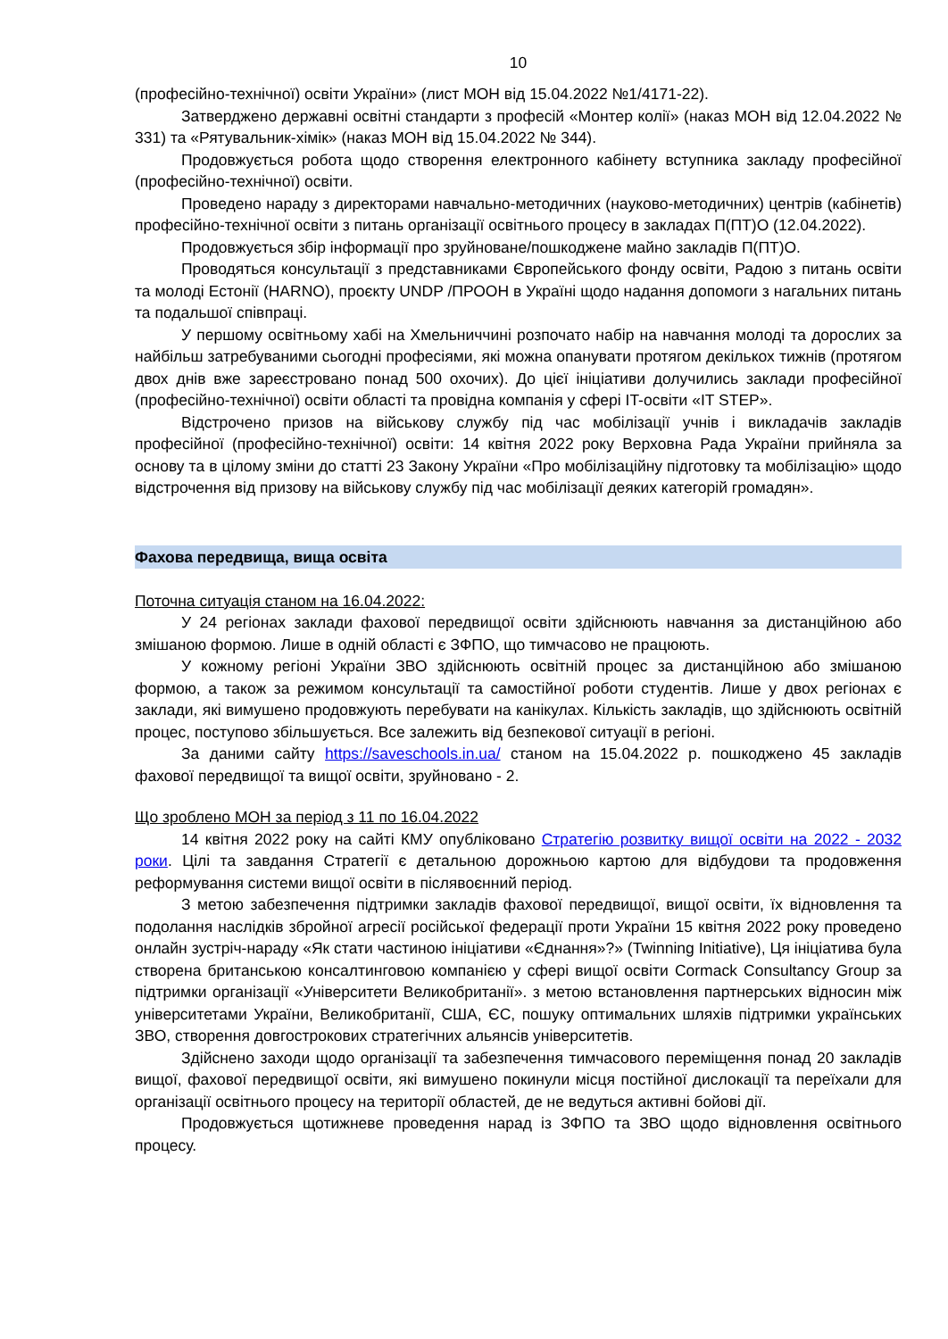10
(професійно-технічної) освіти України» (лист МОН від 15.04.2022 №1/4171-22).
Затверджено державні освітні стандарти з професій «Монтер колії» (наказ МОН від 12.04.2022 № 331) та «Рятувальник-хімік» (наказ МОН від 15.04.2022 № 344).
Продовжується робота щодо створення електронного кабінету вступника закладу професійної (професійно-технічної) освіти.
Проведено нараду з директорами навчально-методичних (науково-методичних) центрів (кабінетів) професійно-технічної освіти з питань організації освітнього процесу в закладах П(ПТ)О (12.04.2022).
Продовжується збір інформації про зруйноване/пошкоджене майно закладів П(ПТ)О.
Проводяться консультації з представниками Європейського фонду освіти, Радою з питань освіти та молоді Естонії (HARNO), проєкту UNDP /ПРООН в Україні щодо надання допомоги з нагальних питань та подальшої співпраці.
У першому освітньому хабі на Хмельниччині розпочато набір на навчання молоді та дорослих за найбільш затребуваними сьогодні професіями, які можна опанувати протягом декількох тижнів (протягом двох днів вже зареєстровано понад 500 охочих). До цієї ініціативи долучились заклади професійної (професійно-технічної) освіти області та провідна компанія у сфері IT-освіти «IT STEP».
Відстрочено призов на військову службу під час мобілізації учнів і викладачів закладів професійної (професійно-технічної) освіти: 14 квітня 2022 року Верховна Рада України прийняла за основу та в цілому зміни до статті 23 Закону України «Про мобілізаційну підготовку та мобілізацію» щодо відстрочення від призову на військову службу під час мобілізації деяких категорій громадян».
Фахова передвища, вища освіта
Поточна ситуація станом на 16.04.2022:
У 24 регіонах заклади фахової передвищої освіти здійснюють навчання за дистанційною або змішаною формою. Лише в одній області є ЗФПО, що тимчасово не працюють.
У кожному регіоні України ЗВО здійснюють освітній процес за дистанційною або змішаною формою, а також за режимом консультації та самостійної роботи студентів. Лише у двох регіонах є заклади, які вимушено продовжують перебувати на канікулах. Кількість закладів, що здійснюють освітній процес, поступово збільшується. Все залежить від безпекової ситуації в регіоні.
За даними сайту https://saveschools.in.ua/ станом на 15.04.2022 р. пошкоджено 45 закладів фахової передвищої та вищої освіти, зруйновано - 2.
Що зроблено МОН за період з 11 по 16.04.2022
14 квітня 2022 року на сайті КМУ опубліковано Стратегію розвитку вищої освіти на 2022 - 2032 роки. Цілі та завдання Стратегії є детальною дорожньою картою для відбудови та продовження реформування системи вищої освіти в післявоєнний період.
З метою забезпечення підтримки закладів фахової передвищої, вищої освіти, їх відновлення та подолання наслідків збройної агресії російської федерації проти України 15 квітня 2022 року проведено онлайн зустріч-нараду «Як стати частиною ініціативи «Єднання»?» (Twinning Initiative), Ця ініціатива була створена британською консалтинговою компанією у сфері вищої освіти Cormack Consultancy Group за підтримки організації «Університети Великобританії». з метою встановлення партнерських відносин між університетами України, Великобританії, США, ЄС, пошуку оптимальних шляхів підтримки українських ЗВО, створення довгострокових стратегічних альянсів університетів.
Здійснено заходи щодо організації та забезпечення тимчасового переміщення понад 20 закладів вищої, фахової передвищої освіти, які вимушено покинули місця постійної дислокації та переїхали для організації освітнього процесу на території областей, де не ведуться активні бойові дії.
Продовжується щотижневе проведення нарад із ЗФПО та ЗВО щодо відновлення освітнього процесу.